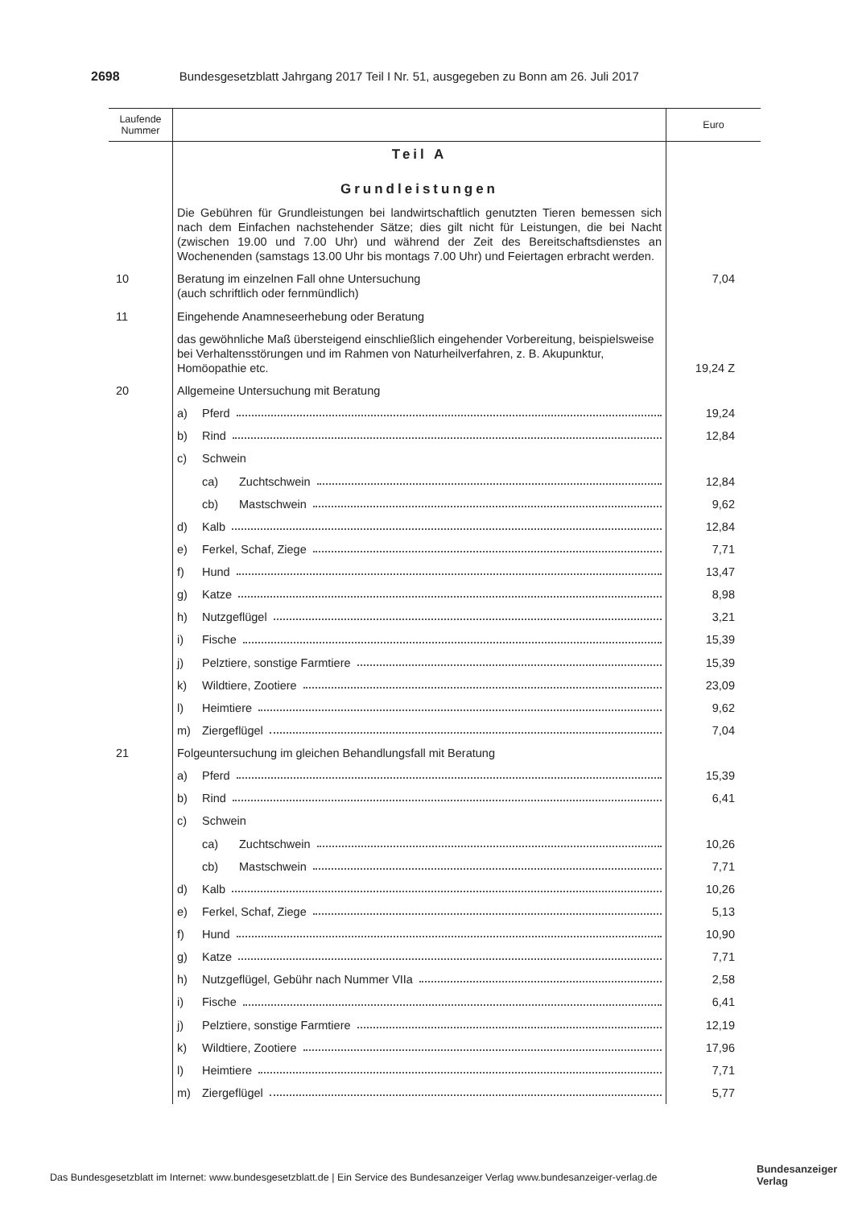2698 Bundesgesetzblatt Jahrgang 2017 Teil I Nr. 51, ausgegeben zu Bonn am 26. Juli 2017
| Laufende Nummer | | Euro |
| --- | --- | --- |
| | Teil A Grundleistungen | |
| | Die Gebühren für Grundleistungen bei landwirtschaftlich genutzten Tieren bemessen sich nach dem Einfachen nachstehender Sätze; dies gilt nicht für Leistungen, die bei Nacht (zwischen 19.00 und 7.00 Uhr) und während der Zeit des Bereitschaftsdienstes an Wochenenden (samstags 13.00 Uhr bis montags 7.00 Uhr) und Feiertagen erbracht werden. | |
| 10 | Beratung im einzelnen Fall ohne Untersuchung (auch schriftlich oder fernmündlich) | 7,04 |
| 11 | Eingehende Anamneseerhebung oder Beratung | |
| | das gewöhnliche Maß übersteigend einschließlich eingehender Vorbereitung, beispielsweise bei Verhaltensstörungen und im Rahmen von Naturheilverfahren, z. B. Akupunktur, Homöopathie etc. | 19,24 Z |
| 20 | Allgemeine Untersuchung mit Beratung | |
| | a) Pferd | 19,24 |
| | b) Rind | 12,84 |
| | c) Schwein | |
| | ca) Zuchtschwein | 12,84 |
| | cb) Mastschwein | 9,62 |
| | d) Kalb | 12,84 |
| | e) Ferkel, Schaf, Ziege | 7,71 |
| | f) Hund | 13,47 |
| | g) Katze | 8,98 |
| | h) Nutzgeflügel | 3,21 |
| | i) Fische | 15,39 |
| | j) Pelztiere, sonstige Farmtiere | 15,39 |
| | k) Wildtiere, Zootiere | 23,09 |
| | l) Heimtiere | 9,62 |
| | m) Ziergeflügel | 7,04 |
| 21 | Folgeuntersuchung im gleichen Behandlungsfall mit Beratung | |
| | a) Pferd | 15,39 |
| | b) Rind | 6,41 |
| | c) Schwein | |
| | ca) Zuchtschwein | 10,26 |
| | cb) Mastschwein | 7,71 |
| | d) Kalb | 10,26 |
| | e) Ferkel, Schaf, Ziege | 5,13 |
| | f) Hund | 10,90 |
| | g) Katze | 7,71 |
| | h) Nutzgeflügel, Gebühr nach Nummer VIIa | 2,58 |
| | i) Fische | 6,41 |
| | j) Pelztiere, sonstige Farmtiere | 12,19 |
| | k) Wildtiere, Zootiere | 17,96 |
| | l) Heimtiere | 7,71 |
| | m) Ziergeflügel | 5,77 |
Das Bundesgesetzblatt im Internet: www.bundesgesetzblatt.de | Ein Service des Bundesanzeiger Verlag www.bundesanzeiger-verlag.de
Bundesanzeiger
Verlag